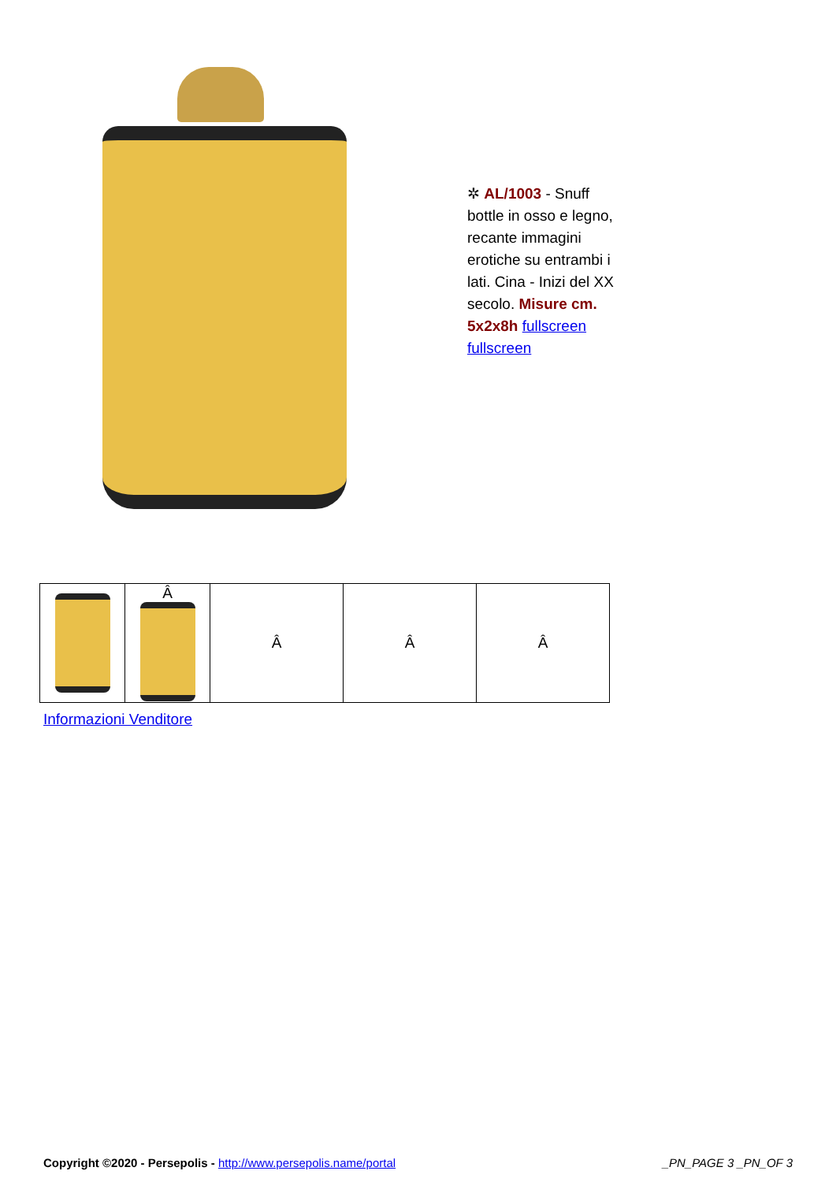✲ AL/1003 - Snuff bottle in osso e legno, recante immagini erotiche su entrambi i lati. Cina - Inizi del XX secolo. Misure cm. 5x2x8h fullscreen fullscreen
| | Â | Â | Â | Â |
Informazioni Venditore
Copyright ©2020 - Persepolis - http://www.persepolis.name/portal _PN_PAGE 3 _PN_OF 3